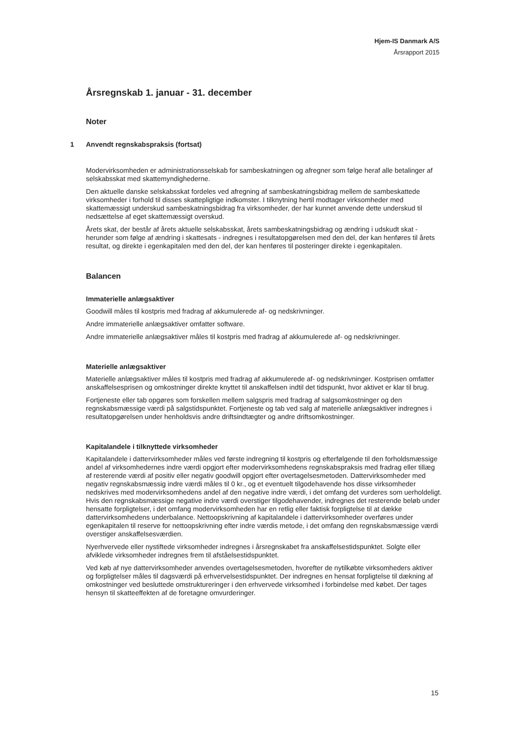Hjem-IS Danmark A/S
Årsrapport 2015
Årsregnskab 1. januar - 31. december
Noter
1 Anvendt regnskabspraksis (fortsat)
Modervirksomheden er administrationsselskab for sambeskatningen og afregner som følge heraf alle betalinger af selskabsskat med skattemyndighederne.
Den aktuelle danske selskabsskat fordeles ved afregning af sambeskatningsbidrag mellem de sambeskattede virksomheder i forhold til disses skattepligtige indkomster. I tilknytning hertil modtager virksomheder med skattemæssigt underskud sambeskatningsbidrag fra virksomheder, der har kunnet anvende dette underskud til nedsættelse af eget skattemæssigt overskud.
Årets skat, der består af årets aktuelle selskabsskat, årets sambeskatningsbidrag og ændring i udskudt skat - herunder som følge af ændring i skattesats - indregnes i resultatopgørelsen med den del, der kan henføres til årets resultat, og direkte i egenkapitalen med den del, der kan henføres til posteringer direkte i egenkapitalen.
Balancen
Immaterielle anlægsaktiver
Goodwill måles til kostpris med fradrag af akkumulerede af- og nedskrivninger.
Andre immaterielle anlægsaktiver omfatter software.
Andre immaterielle anlægsaktiver måles til kostpris med fradrag af akkumulerede af- og nedskrivninger.
Materielle anlægsaktiver
Materielle anlægsaktiver måles til kostpris med fradrag af akkumulerede af- og nedskrivninger. Kostprisen omfatter anskaffelsesprisen og omkostninger direkte knyttet til anskaffelsen indtil det tidspunkt, hvor aktivet er klar til brug.
Fortjeneste eller tab opgøres som forskellen mellem salgspris med fradrag af salgsomkostninger og den regnskabsmæssige værdi på salgstidspunktet. Fortjeneste og tab ved salg af materielle anlægsaktiver indregnes i resultatopgørelsen under henholdsvis andre driftsindtægter og andre driftsomkostninger.
Kapitalandele i tilknyttede virksomheder
Kapitalandele i dattervirksomheder måles ved første indregning til kostpris og efterfølgende til den forholdsmæssige andel af virksomhedernes indre værdi opgjort efter modervirksomhedens regnskabspraksis med fradrag eller tillæg af resterende værdi af positiv eller negativ goodwill opgjort efter overtagelsesmetoden. Dattervirksomheder med negativ regnskabsmæssig indre værdi måles til 0 kr., og et eventuelt tilgodehavende hos disse virksomheder nedskrives med modervirksomhedens andel af den negative indre værdi, i det omfang det vurderes som uerholdeligt. Hvis den regnskabsmæssige negative indre værdi overstiger tilgodehavender, indregnes det resterende beløb under hensatte forpligtelser, i det omfang modervirksomheden har en retlig eller faktisk forpligtelse til at dække dattervirksomhedens underbalance. Nettoopskrivning af kapitalandele i dattervirksomheder overføres under egenkapitalen til reserve for nettoopskrivning efter indre værdis metode, i det omfang den regnskabsmæssige værdi overstiger anskaffelsesværdien.
Nyerhvervede eller nystiftede virksomheder indregnes i årsregnskabet fra anskaffelsestidspunktet. Solgte eller afviklede virksomheder indregnes frem til afståelsestidspunktet.
Ved køb af nye dattervirksomheder anvendes overtagelsesmetoden, hvorefter de nytilkøbte virksomheders aktiver og forpligtelser måles til dagsværdi på erhvervelsestidspunktet. Der indregnes en hensat forpligtelse til dækning af omkostninger ved besluttede omstruktureringer i den erhvervede virksomhed i forbindelse med købet. Der tages hensyn til skatteeffekten af de foretagne omvurderinger.
15